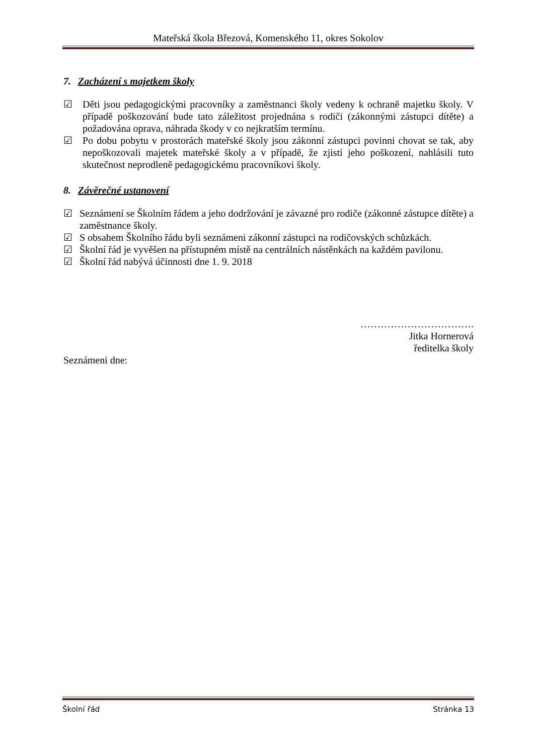Mateřská škola Březová, Komenského 11, okres Sokolov
7. Zacházení s majetkem školy
☑ Děti jsou pedagogickými pracovníky a zaměstnanci školy vedeny k ochraně majetku školy. V případě poškozování bude tato záležitost projednána s rodiči (zákonnými zástupci dítěte) a požadována oprava, náhrada škody v co nejkratším termínu.
☑ Po dobu pobytu v prostorách mateřské školy jsou zákonní zástupci povinni chovat se tak, aby nepoškozovali majetek mateřské školy a v případě, že zjistí jeho poškození, nahlásili tuto skutečnost neprodleně pedagogickému pracovníkovi školy.
8. Závěrečné ustanovení
☑ Seznámení se Školním řádem a jeho dodržování je závazné pro rodiče (zákonné zástupce dítěte) a zaměstnance školy.
☑ S obsahem Školního řádu byli seznámeni zákonní zástupci na rodičovských schůzkách.
☑ Školní řád je vyvěšen na přístupném místě na centrálních nástěnkách na každém pavilonu.
☑ Školní řád nabývá účinnosti dne 1. 9. 2018
…………………………….
Jitka Hornerová
ředitelka školy
Seznámeni dne:
Školní řád Stránka 13